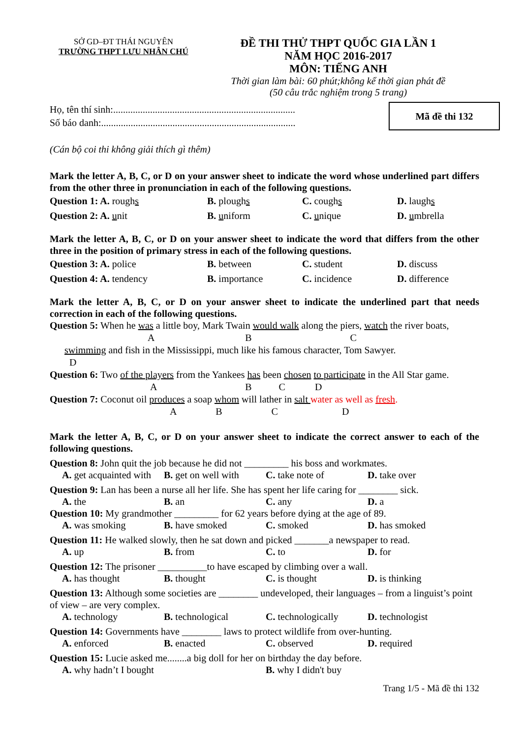SỞ GD–ĐT THÁI NGUYÊN
TRƯỜNG THPT LƯU NHÂN CHÚ
ĐỀ THI THỬ THPT QUỐC GIA LẦN 1
NĂM HỌC 2016-2017
MÔN: TIẾNG ANH
Thời gian làm bài: 60 phút;không kể thời gian phát đề
(50 câu trắc nghiệm trong 5 trang)
Họ, tên thí sinh:..........................................................................
Số báo danh:...............................................................................
Mã đề thi 132
(Cán bộ coi thi không giải thích gì thêm)
Mark the letter A, B, C, or D on your answer sheet to indicate the word whose underlined part differs from the other three in pronunciation in each of the following questions.
Question 1: A. roughs
B. ploughs
C. coughs
D. laughs
Question 2: A. unit
B. uniform
C. unique
D. umbrella
Mark the letter A, B, C, or D on your answer sheet to indicate the word that differs from the other three in the position of primary stress in each of the following questions.
Question 3: A. police
B. between
C. student
D. discuss
Question 4: A. tendency
B. importance
C. incidence
D. difference
Mark the letter A, B, C, or D on your answer sheet to indicate the underlined part that needs correction in each of the following questions.
Question 5: When he was a little boy, Mark Twain would walk along the piers, watch the river boats,
A B C
swimming and fish in the Mississippi, much like his famous character, Tom Sawyer.
D
Question 6: Two of the players from the Yankees has been chosen to participate in the All Star game.
A B C D
Question 7: Coconut oil produces a soap whom will lather in salt water as well as fresh.
A B C D
Mark the letter A, B, C, or D on your answer sheet to indicate the correct answer to each of the following questions.
Question 8: John quit the job because he did not _________ his boss and workmates.
A. get acquainted with
B. get on well with
C. take note of
D. take over
Question 9: Lan has been a nurse all her life. She has spent her life caring for ________ sick.
A. the
B. an
C. any
D. a
Question 10: My grandmother _________ for 62 years before dying at the age of 89.
A. was smoking
B. have smoked
C. smoked
D. has smoked
Question 11: He walked slowly, then he sat down and picked _______a newspaper to read.
A. up
B. from
C. to
D. for
Question 12: The prisoner __________to have escaped by climbing over a wall.
A. has thought
B. thought
C. is thought
D. is thinking
Question 13: Although some societies are ________ undeveloped, their languages – from a linguist’s point of view – are very complex.
A. technology
B. technological
C. technologically
D. technologist
Question 14: Governments have ________ laws to protect wildlife from over-hunting.
A. enforced
B. enacted
C. observed
D. required
Question 15: Lucie asked me........a big doll for her on birthday the day before.
A. why hadn’t I bought
B. why I didn't buy
Trang 1/5 - Mã đề thi 132